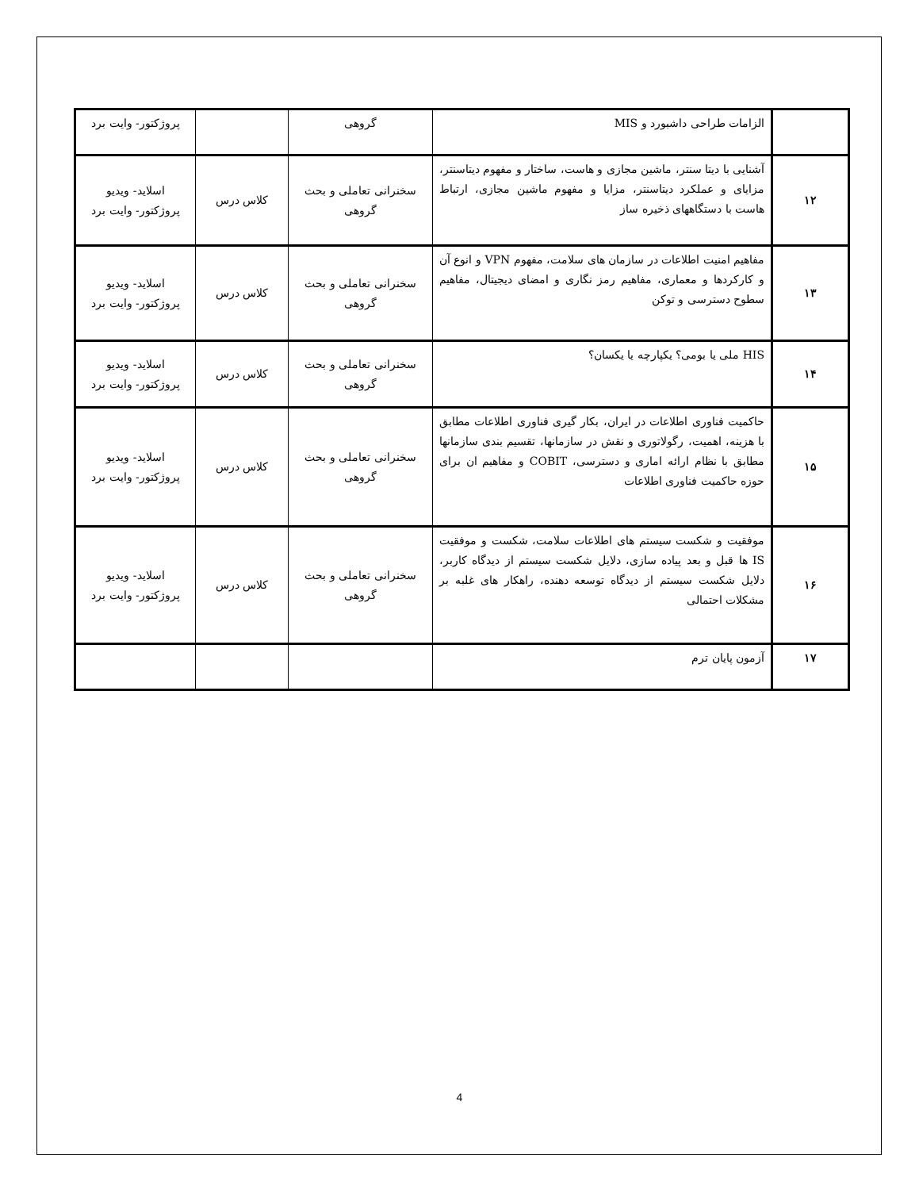| | الزامات طراحی داشبورد و MIS | گروهی | | پروژکتور- وایت برد |
| ۱۲ | آشنایی با دیتا سنتر، ماشین مجازی و هاست، ساختار و مفهوم دیتاسنتر، مزایای و عملکرد دیتاسنتر، مزایا و مفهوم ماشین مجازی، ارتباط هاست با دستگاههای ذخیره ساز | سخنرانی تعاملی و بحث گروهی | کلاس درس | اسلاید- ویدیو پروژکتور- وایت برد |
| ۱۳ | مفاهیم امنیت اطلاعات در سازمان های سلامت، مفهوم VPN و انوع آن و کارکردها و معماری، مفاهیم رمز نگاری و امضای دیجیتال، مفاهیم سطوح دسترسی و توکن | سخنرانی تعاملی و بحث گروهی | کلاس درس | اسلاید- ویدیو پروژکتور- وایت برد |
| ۱۴ | HIS ملی یا بومی؟ یکپارچه یا یکسان؟ | سخنرانی تعاملی و بحث گروهی | کلاس درس | اسلاید- ویدیو پروژکتور- وایت برد |
| ۱۵ | حاکمیت فناوری اطلاعات در ایران، بکار گیری فناوری اطلاعات مطابق با هزینه، اهمیت، رگولاتوری و نقش در سازمانها، تقسیم بندی سازمانها مطابق با نظام ارائه اماری و دسترسی، COBIT و مفاهیم ان برای حوزه حاکمیت فناوری اطلاعات | سخنرانی تعاملی و بحث گروهی | کلاس درس | اسلاید- ویدیو پروژکتور- وایت برد |
| ۱۶ | موفقیت و شکست سیستم های اطلاعات سلامت، شکست و موفقیت IS ها قبل و بعد پیاده سازی، دلایل شکست سیستم از دیدگاه کاربر، دلایل شکست سیستم از دیدگاه توسعه دهنده، راهکار های غلبه بر مشکلات احتمالی | سخنرانی تعاملی و بحث گروهی | کلاس درس | اسلاید- ویدیو پروژکتور- وایت برد |
| ۱۷ | آزمون پایان ترم | | | |
4